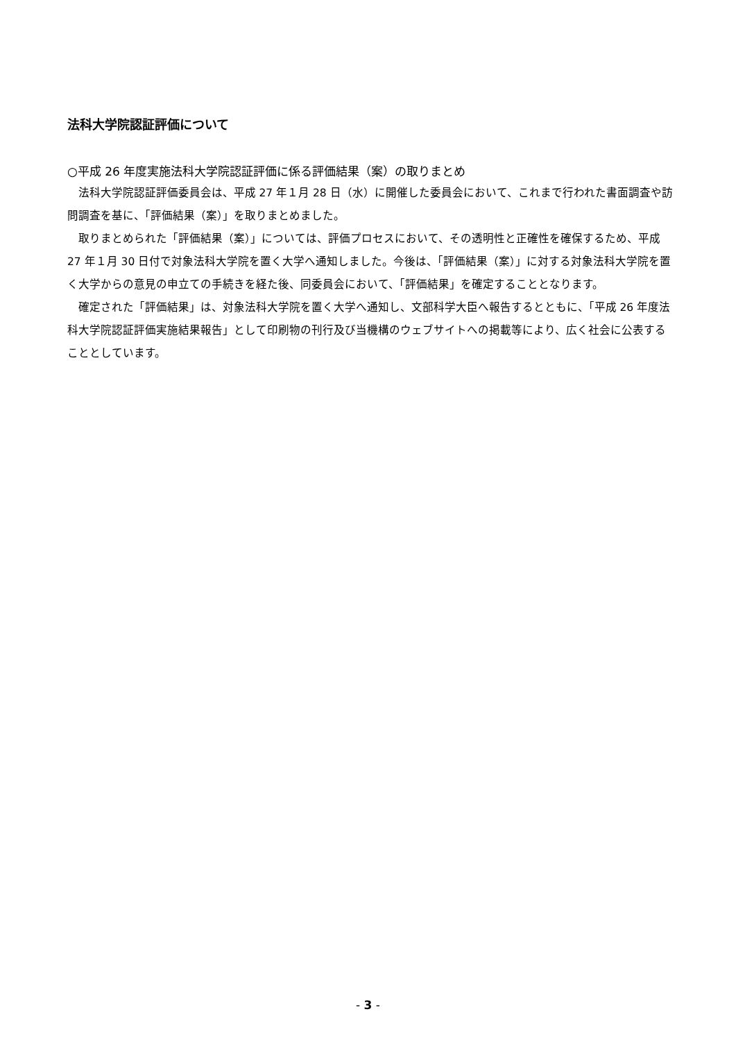法科大学院認証評価について
○平成 26 年度実施法科大学院認証評価に係る評価結果（案）の取りまとめ
法科大学院認証評価委員会は、平成 27 年１月 28 日（水）に開催した委員会において、これまで行われた書面調査や訪問調査を基に、「評価結果（案）」を取りまとめました。
取りまとめられた「評価結果（案）」については、評価プロセスにおいて、その透明性と正確性を確保するため、平成 27 年１月 30 日付で対象法科大学院を置く大学へ通知しました。今後は、「評価結果（案）」に対する対象法科大学院を置く大学からの意見の申立ての手続きを経た後、同委員会において、「評価結果」を確定することとなります。
確定された「評価結果」は、対象法科大学院を置く大学へ通知し、文部科学大臣へ報告するとともに、「平成 26 年度法科大学院認証評価実施結果報告」として印刷物の刊行及び当機構のウェブサイトへの掲載等により、広く社会に公表することとしています。
- 3 -